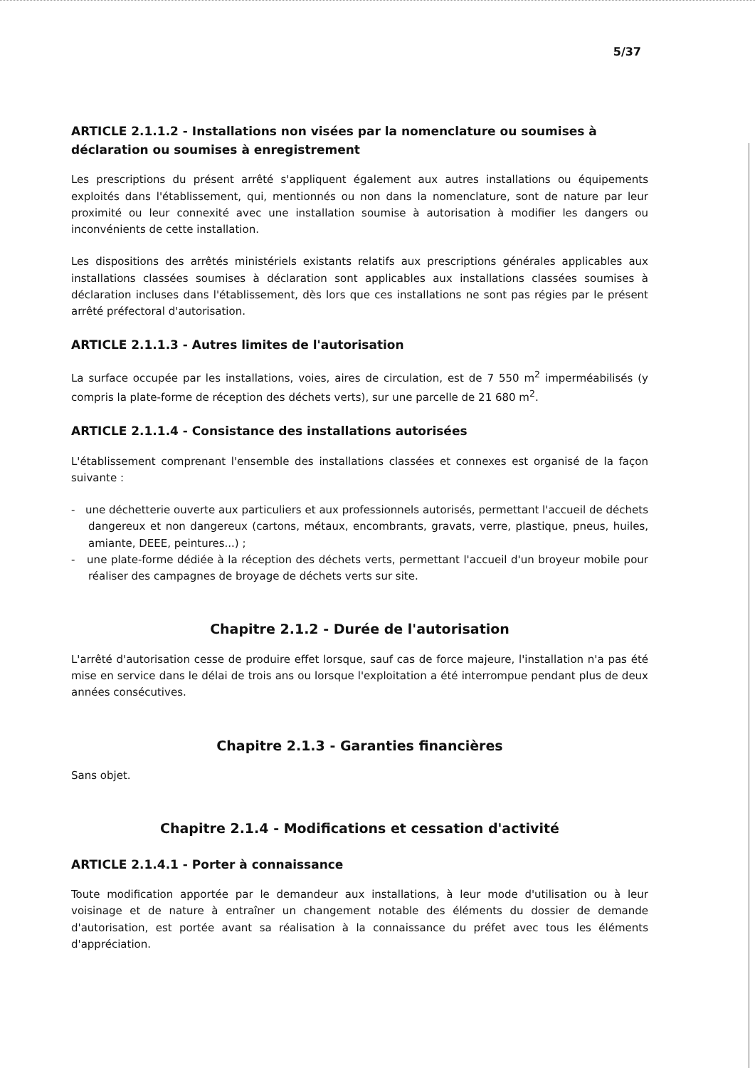5/37
ARTICLE 2.1.1.2 - Installations non visées par la nomenclature ou soumises à déclaration ou soumises à enregistrement
Les prescriptions du présent arrêté s'appliquent également aux autres installations ou équipements exploités dans l'établissement, qui, mentionnés ou non dans la nomenclature, sont de nature par leur proximité ou leur connexité avec une installation soumise à autorisation à modifier les dangers ou inconvénients de cette installation.
Les dispositions des arrêtés ministériels existants relatifs aux prescriptions générales applicables aux installations classées soumises à déclaration sont applicables aux installations classées soumises à déclaration incluses dans l'établissement, dès lors que ces installations ne sont pas régies par le présent arrêté préfectoral d'autorisation.
ARTICLE 2.1.1.3 - Autres limites de l'autorisation
La surface occupée par les installations, voies, aires de circulation, est de 7 550 m<sup>2</sup> imperméabilisés (y compris la plate-forme de réception des déchets verts), sur une parcelle de 21 680 m<sup>2</sup>.
ARTICLE 2.1.1.4 - Consistance des installations autorisées
L'établissement comprenant l'ensemble des installations classées et connexes est organisé de la façon suivante :
- une déchetterie ouverte aux particuliers et aux professionnels autorisés, permettant l'accueil de déchets dangereux et non dangereux (cartons, métaux, encombrants, gravats, verre, plastique, pneus, huiles, amiante, DEEE, peintures...) ;
- une plate-forme dédiée à la réception des déchets verts, permettant l'accueil d'un broyeur mobile pour réaliser des campagnes de broyage de déchets verts sur site.
Chapitre 2.1.2 - Durée de l'autorisation
L'arrêté d'autorisation cesse de produire effet lorsque, sauf cas de force majeure, l'installation n'a pas été mise en service dans le délai de trois ans ou lorsque l'exploitation a été interrompue pendant plus de deux années consécutives.
Chapitre 2.1.3 - Garanties financières
Sans objet.
Chapitre 2.1.4 - Modifications et cessation d'activité
ARTICLE 2.1.4.1 - Porter à connaissance
Toute modification apportée par le demandeur aux installations, à leur mode d'utilisation ou à leur voisinage et de nature à entraîner un changement notable des éléments du dossier de demande d'autorisation, est portée avant sa réalisation à la connaissance du préfet avec tous les éléments d'appréciation.